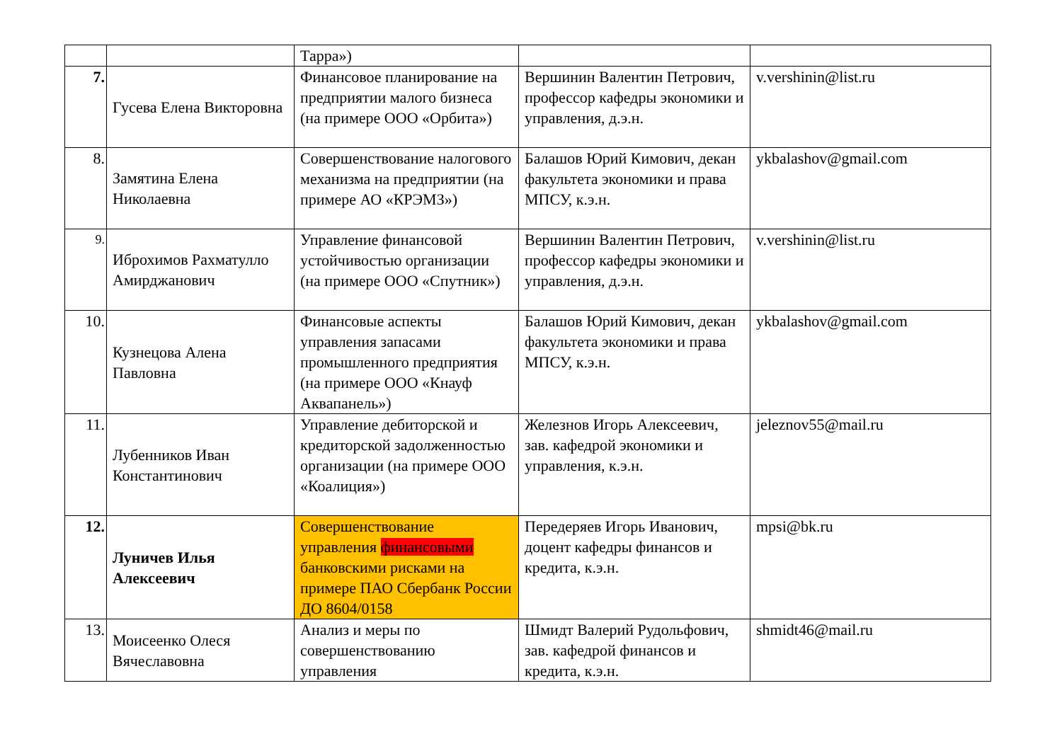| | | Тарра») | | |
| 7. | Гусева Елена Викторовна | Финансовое планирование на предприятии малого бизнеса (на примере ООО «Орбита») | Вершинин Валентин Петрович, профессор кафедры экономики и управления, д.э.н. | v.vershinin@list.ru |
| 8. | Замятина Елена Николаевна | Совершенствование налогового механизма на предприятии (на примере АО «КРЭМЗ») | Балашов Юрий Кимович, декан факультета экономики и права МПСУ, к.э.н. | ykbalashov@gmail.com |
| 9. | Иброхимов Рахматулло Амирджанович | Управление финансовой устойчивостью организации (на примере ООО «Спутник») | Вершинин Валентин Петрович, профессор кафедры экономики и управления, д.э.н. | v.vershinin@list.ru |
| 10. | Кузнецова Алена Павловна | Финансовые аспекты управления запасами промышленного предприятия (на примере ООО «Кнауф Аквапанель») | Балашов Юрий Кимович, декан факультета экономики и права МПСУ, к.э.н. | ykbalashov@gmail.com |
| 11. | Лубенников Иван Константинович | Управление дебиторской и кредиторской задолженностью организации (на примере ООО «Коалиция») | Железнов Игорь Алексеевич, зав. кафедрой экономики и управления, к.э.н. | jeleznov55@mail.ru |
| 12. | Луничев Илья Алексеевич | Совершенствование управления финансовыми банковскими рисками на примере ПАО Сбербанк России ДО 8604/0158 | Передеряев Игорь Иванович, доцент кафедры финансов и кредита, к.э.н. | mpsi@bk.ru |
| 13. | Моисеенко Олеся Вячеславовна | Анализ и меры по совершенствованию управления | Шмидт Валерий Рудольфович, зав. кафедрой финансов и кредита, к.э.н. | shmidt46@mail.ru |